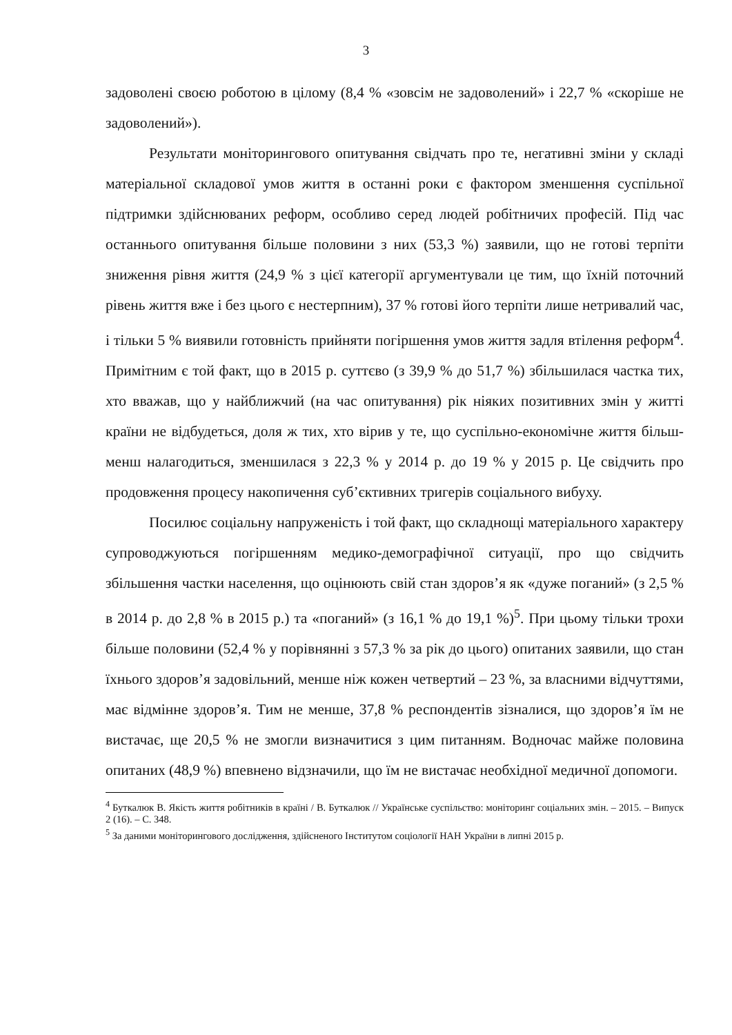3
задоволені своєю роботою в цілому (8,4 % «зовсім не задоволений» і 22,7 % «скоріше не задоволений»).
Результати моніторингового опитування свідчать про те, негативні зміни у складі матеріальної складової умов життя в останні роки є фактором зменшення суспільної підтримки здійснюваних реформ, особливо серед людей робітничих професій. Під час останнього опитування більше половини з них (53,3 %) заявили, що не готові терпіти зниження рівня життя (24,9 % з цієї категорії аргументували це тим, що їхній поточний рівень життя вже і без цього є нестерпним), 37 % готові його терпіти лише нетривалий час, і тільки 5 % виявили готовність прийняти погіршення умов життя задля втілення реформ<sup>4</sup>. Примітним є той факт, що в 2015 р. суттєво (з 39,9 % до 51,7 %) збільшилася частка тих, хто вважав, що у найближчий (на час опитування) рік ніяких позитивних змін у житті країни не відбудеться, доля ж тих, хто вірив у те, що суспільно-економічне життя більш-менш налагодиться, зменшилася з 22,3 % у 2014 р. до 19 % у 2015 р. Це свідчить про продовження процесу накопичення суб’єктивних тригерів соціального вибуху.
Посилює соціальну напруженість і той факт, що складнощі матеріального характеру супроводжуються погіршенням медико-демографічної ситуації, про що свідчить збільшення частки населення, що оцінюють свій стан здоров’я як «дуже поганий» (з 2,5 % в 2014 р. до 2,8 % в 2015 р.) та «поганий» (з 16,1 % до 19,1 %)<sup>5</sup>. При цьому тільки трохи більше половини (52,4 % у порівнянні з 57,3 % за рік до цього) опитаних заявили, що стан їхнього здоров’я задовільний, менше ніж кожен четвертий – 23 %, за власними відчуттями, має відмінне здоров’я. Тим не менше, 37,8 % респондентів зізналися, що здоров’я їм не вистачає, ще 20,5 % не змогли визначитися з цим питанням. Водночас майже половина опитаних (48,9 %) впевнено відзначили, що їм не вистачає необхідної медичної допомоги.
<sup>4</sup> Буткалюк В. Якість життя робітників в країні / В. Буткалюк // Українське суспільство: моніторинг соціальних змін. – 2015. – Випуск 2 (16). – С. 348.
<sup>5</sup> За даними моніторингового дослідження, здійсненого Інститутом соціології НАН України в липні 2015 р.